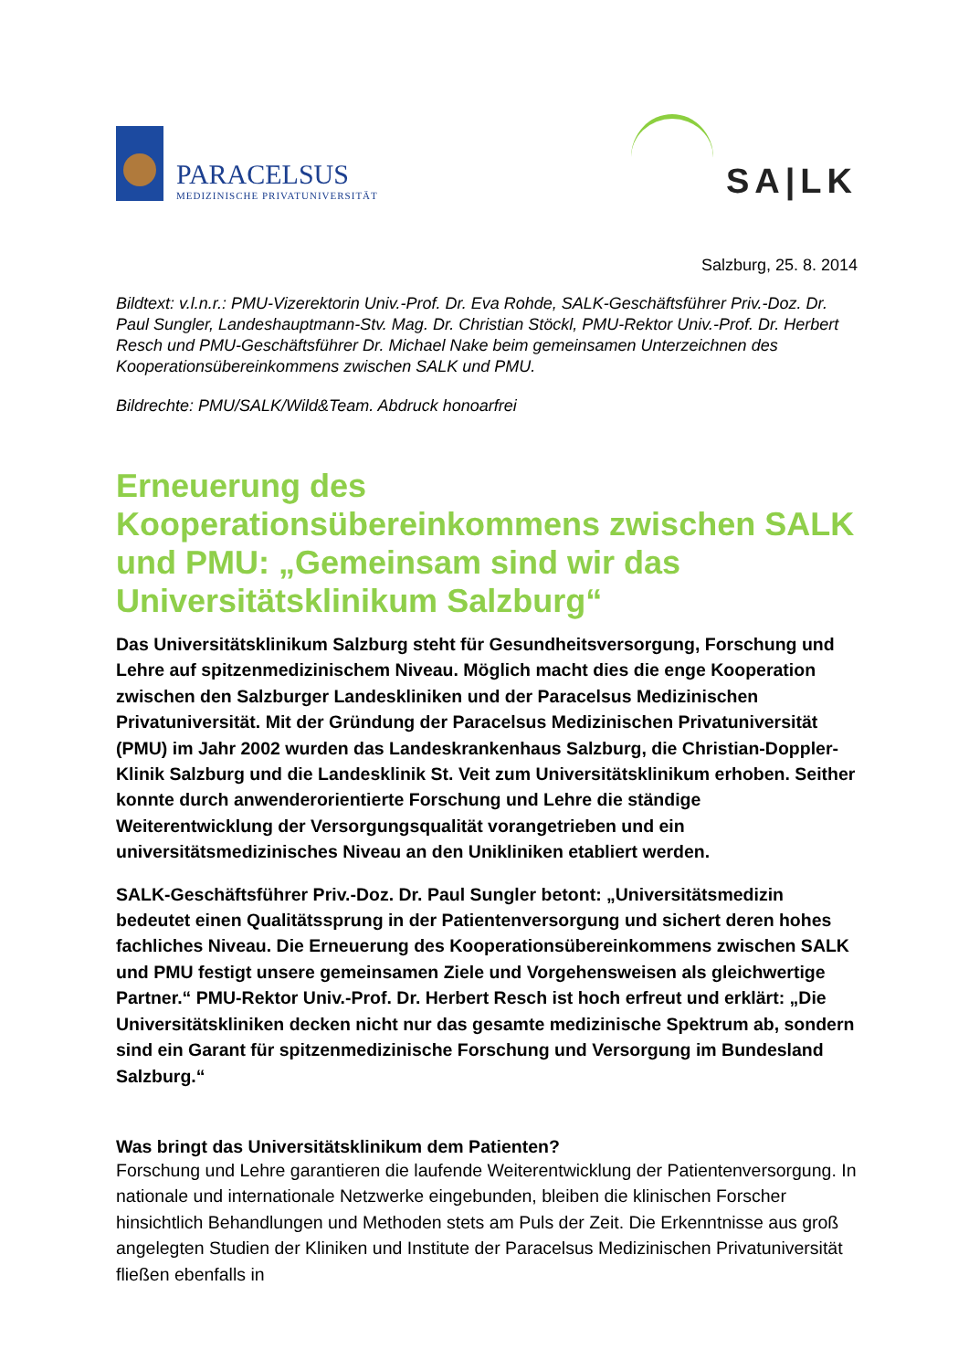PARACELSUS
MEDIZINISCHE PRIVATUNIVERSITÄT
SA|LK
Salzburg, 25. 8. 2014
Bildtext: v.l.n.r.: PMU-Vizerektorin Univ.-Prof. Dr. Eva Rohde, SALK-Geschäftsführer Priv.-Doz. Dr. Paul Sungler, Landeshauptmann-Stv. Mag. Dr. Christian Stöckl, PMU-Rektor Univ.-Prof. Dr. Herbert Resch und PMU-Geschäftsführer Dr. Michael Nake beim gemeinsamen Unterzeichnen des Kooperationsübereinkommens zwischen SALK und PMU.
Bildrechte: PMU/SALK/Wild&Team. Abdruck honoarfrei
Erneuerung des Kooperationsübereinkommens zwischen SALK und PMU: „Gemeinsam sind wir das Universitätsklinikum Salzburg“
Das Universitätsklinikum Salzburg steht für Gesundheitsversorgung, Forschung und Lehre auf spitzenmedizinischem Niveau. Möglich macht dies die enge Kooperation zwischen den Salzburger Landeskliniken und der Paracelsus Medizinischen Privatuniversität. Mit der Gründung der Paracelsus Medizinischen Privatuniversität (PMU) im Jahr 2002 wurden das Landeskrankenhaus Salzburg, die Christian-Doppler-Klinik Salzburg und die Landesklinik St. Veit zum Universitätsklinikum erhoben. Seither konnte durch anwenderorientierte Forschung und Lehre die ständige Weiterentwicklung der Versorgungsqualität vorangetrieben und ein universitätsmedizinisches Niveau an den Unikliniken etabliert werden.
SALK-Geschäftsführer Priv.-Doz. Dr. Paul Sungler betont: „Universitätsmedizin bedeutet einen Qualitätssprung in der Patientenversorgung und sichert deren hohes fachliches Niveau. Die Erneuerung des Kooperationsübereinkommens zwischen SALK und PMU festigt unsere gemeinsamen Ziele und Vorgehensweisen als gleichwertige Partner.“ PMU-Rektor Univ.-Prof. Dr. Herbert Resch ist hoch erfreut und erklärt: „Die Universitätskliniken decken nicht nur das gesamte medizinische Spektrum ab, sondern sind ein Garant für spitzenmedizinische Forschung und Versorgung im Bundesland Salzburg.“
Was bringt das Universitätsklinikum dem Patienten?
Forschung und Lehre garantieren die laufende Weiterentwicklung der Patientenversorgung. In nationale und internationale Netzwerke eingebunden, bleiben die klinischen Forscher hinsichtlich Behandlungen und Methoden stets am Puls der Zeit. Die Erkenntnisse aus groß angelegten Studien der Kliniken und Institute der Paracelsus Medizinischen Privatuniversität fließen ebenfalls in